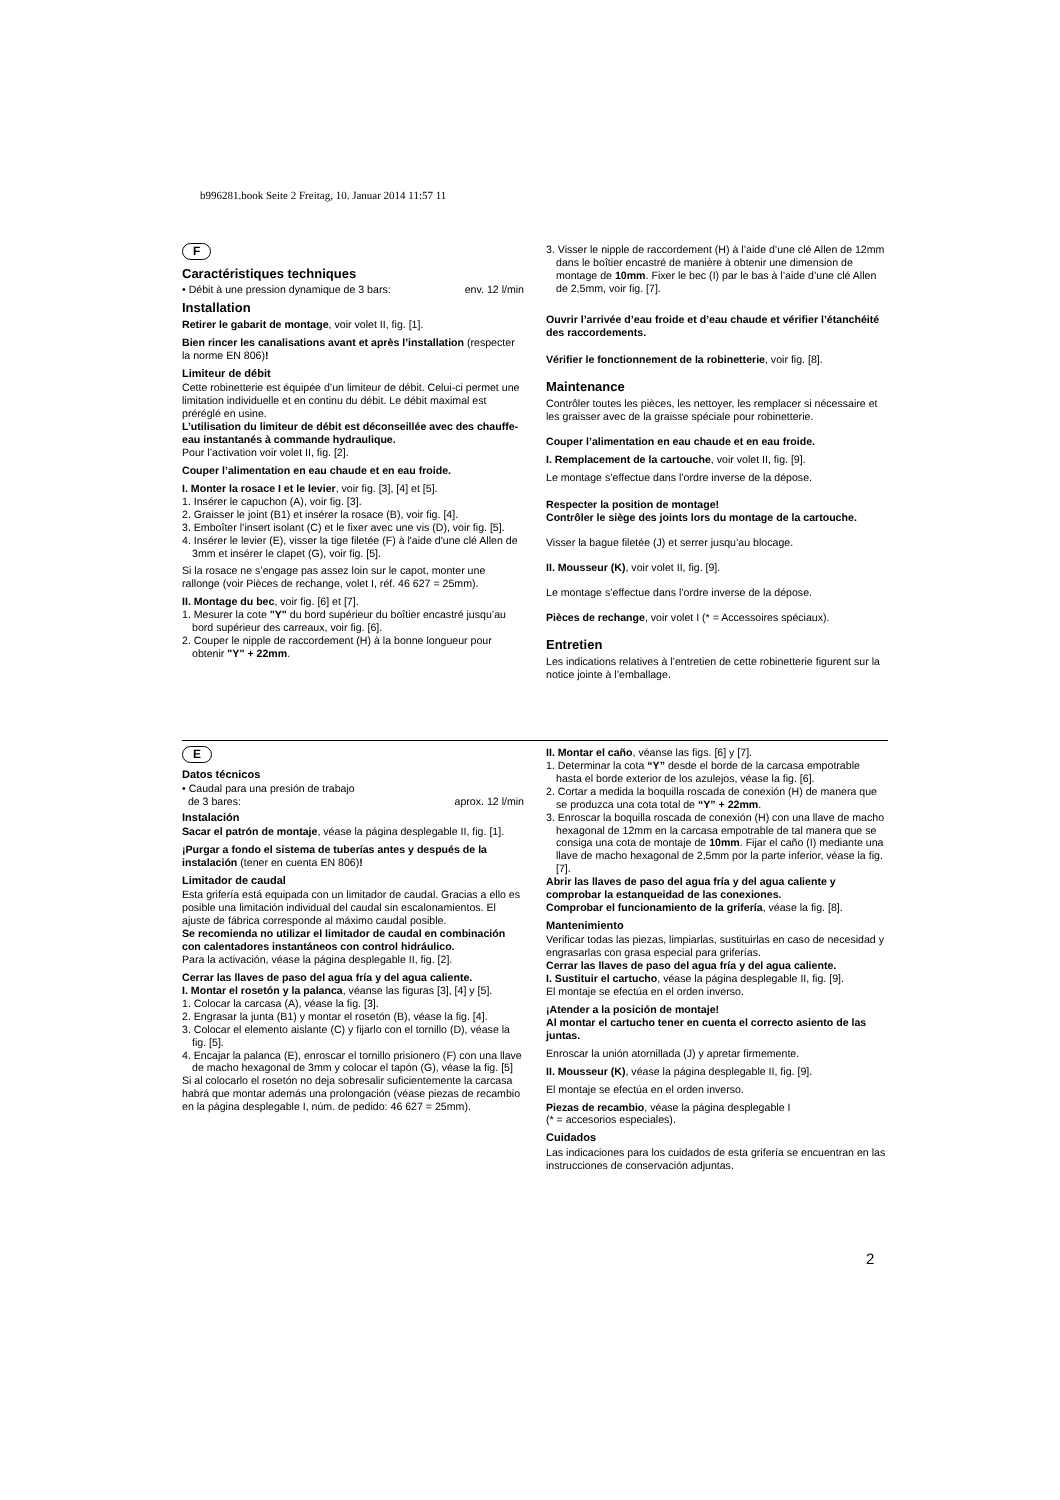b996281.book Seite 2 Freitag, 10. Januar 2014 11:57 11
F
Caractéristiques techniques
• Débit à une pression dynamique de 3 bars: env. 12 l/min
Installation
Retirer le gabarit de montage, voir volet II, fig. [1].
Bien rincer les canalisations avant et après l’installation (respecter la norme EN 806)!
Limiteur de débit
Cette robinetterie est équipée d’un limiteur de débit. Celui-ci permet une limitation individuelle et en continu du débit. Le débit maximal est préréglé en usine.
L’utilisation du limiteur de débit est déconseillée avec des chauffe-eau instantanés à commande hydraulique.
Pour l’activation voir volet II, fig. [2].
Couper l’alimentation en eau chaude et en eau froide.
I. Monter la rosace I et le levier, voir fig. [3], [4] et [5].
1. Insérer le capuchon (A), voir fig. [3].
2. Graisser le joint (B1) et insérer la rosace (B), voir fig. [4].
3. Emboîter l’insert isolant (C) et le fixer avec une vis (D), voir fig. [5].
4. Insérer le levier (E), visser la tige filetée (F) à l'aide d'une clé Allen de 3mm et insérer le clapet (G), voir fig. [5].
Si la rosace ne s’engage pas assez loin sur le capot, monter une rallonge (voir Pièces de rechange, volet I, réf. 46 627 = 25mm).
II. Montage du bec, voir fig. [6] et [7].
1. Mesurer la cote "Y" du bord supérieur du boîtier encastré jusqu’au bord supérieur des carreaux, voir fig. [6].
2. Couper le nipple de raccordement (H) à la bonne longueur pour obtenir "Y" + 22mm.
3. Visser le nipple de raccordement (H) à l’aide d’une clé Allen de 12mm dans le boîtier encastré de manière à obtenir une dimension de montage de 10mm. Fixer le bec (I) par le bas à l’aide d’une clé Allen de 2,5mm, voir fig. [7].
Ouvrir l’arrivée d’eau froide et d’eau chaude et vérifier l’étanchéité des raccordements.
Vérifier le fonctionnement de la robinetterie, voir fig. [8].
Maintenance
Contrôler toutes les pièces, les nettoyer, les remplacer si nécessaire et les graisser avec de la graisse spéciale pour robinetterie.
Couper l’alimentation en eau chaude et en eau froide.
I. Remplacement de la cartouche, voir volet II, fig. [9].
Le montage s’effectue dans l’ordre inverse de la dépose.
Respecter la position de montage!
Contrôler le siège des joints lors du montage de la cartouche.
Visser la bague filetée (J) et serrer jusqu’au blocage.
II. Mousseur (K), voir volet II, fig. [9].
Le montage s’effectue dans l’ordre inverse de la dépose.
Pièces de rechange, voir volet I (* = Accessoires spéciaux).
Entretien
Les indications relatives à l’entretien de cette robinetterie figurent sur la notice jointe à l’emballage.
E
Datos técnicos
• Caudal para una presión de trabajo
de 3 bares: aprox. 12 l/min
Instalación
Sacar el patrón de montaje, véase la página desplegable II, fig. [1].
¡Purgar a fondo el sistema de tuberías antes y después de la instalación (tener en cuenta EN 806)!
Limitador de caudal
Esta grifería está equipada con un limitador de caudal. Gracias a ello es posible una limitación individual del caudal sin escalonamientos. El ajuste de fábrica corresponde al máximo caudal posible.
Se recomienda no utilizar el limitador de caudal en combinación con calentadores instantáneos con control hidráulico.
Para la activación, véase la página desplegable II, fig. [2].
Cerrar las llaves de paso del agua fría y del agua caliente.
I. Montar el rosetón y la palanca, véanse las figuras [3], [4] y [5].
1. Colocar la carcasa (A), véase la fig. [3].
2. Engrasar la junta (B1) y montar el rosetón (B), véase la fig. [4].
3. Colocar el elemento aislante (C) y fijarlo con el tornillo (D), véase la fig. [5].
4. Encajar la palanca (E), enroscar el tornillo prisionero (F) con una llave de macho hexagonal de 3mm y colocar el tapón (G), véase la fig. [5]
Si al colocarlo el rosetón no deja sobresalir suficientemente la carcasa habrá que montar además una prolongación (véase piezas de recambio en la página desplegable I, núm. de pedido: 46 627 = 25mm).
II. Montar el caño, véanse las figs. [6] y [7].
1. Determinar la cota “Y” desde el borde de la carcasa empotrable hasta el borde exterior de los azulejos, véase la fig. [6].
2. Cortar a medida la boquilla roscada de conexión (H) de manera que se produzca una cota total de “Y” + 22mm.
3. Enroscar la boquilla roscada de conexión (H) con una llave de macho hexagonal de 12mm en la carcasa empotrable de tal manera que se consiga una cota de montaje de 10mm. Fijar el caño (I) mediante una llave de macho hexagonal de 2,5mm por la parte inferior, véase la fig. [7].
Abrir las llaves de paso del agua fría y del agua caliente y comprobar la estanqueidad de las conexiones.
Comprobar el funcionamiento de la grifería, véase la fig. [8].
Mantenimiento
Verificar todas las piezas, limpiarlas, sustituirlas en caso de necesidad y engrasarlas con grasa especial para griferías.
Cerrar las llaves de paso del agua fría y del agua caliente.
I. Sustituir el cartucho, véase la página desplegable II, fig. [9].
El montaje se efectúa en el orden inverso.
¡Atender a la posición de montaje!
Al montar el cartucho tener en cuenta el correcto asiento de las juntas.
Enroscar la unión atornillada (J) y apretar firmemente.
II. Mousseur (K), véase la página desplegable II, fig. [9].
El montaje se efectúa en el orden inverso.
Piezas de recambio, véase la página desplegable I
(* = accesorios especiales).
Cuidados
Las indicaciones para los cuidados de esta grifería se encuentran en las instrucciones de conservación adjuntas.
2